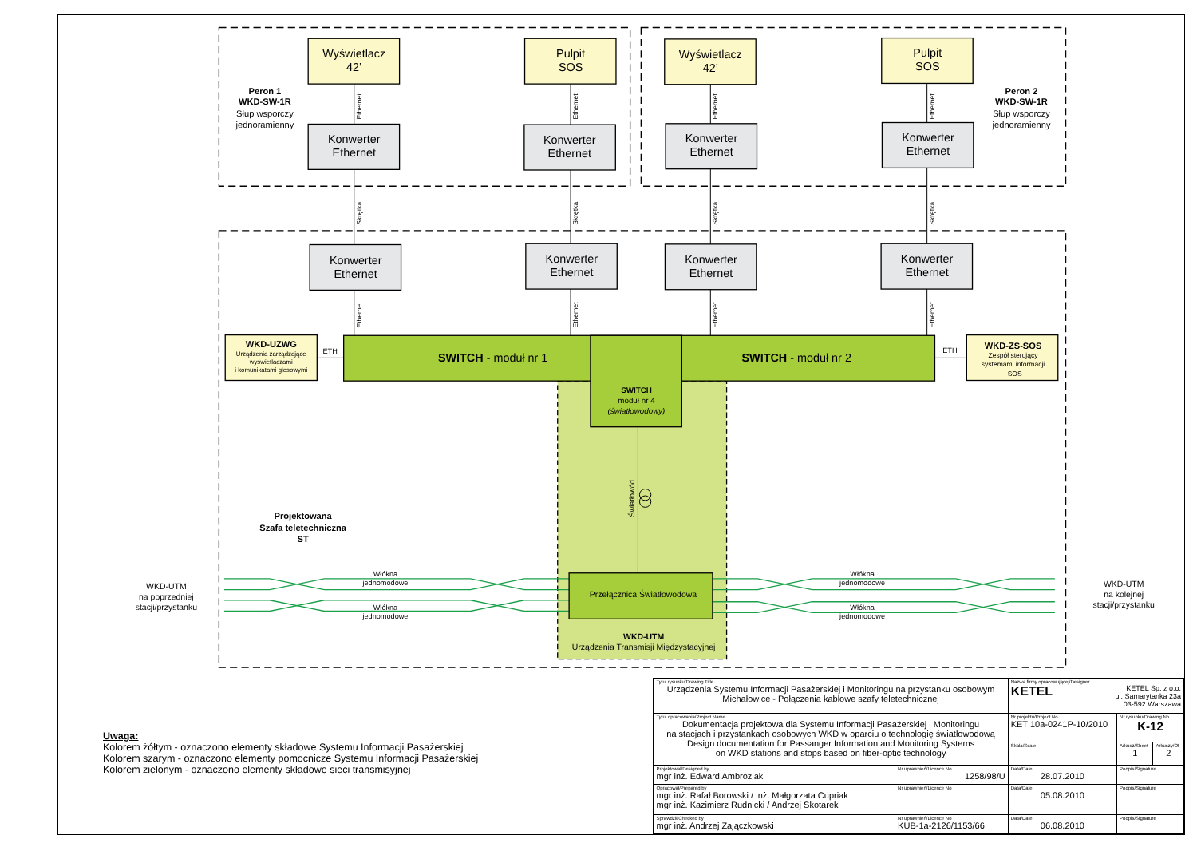Wyświetlacz
42’
Peron 1
WKD-SW-1R
Słup wsporczy
jednoramienny
Pulpit
SOS
Wyświetlacz
42’
Pulpit
SOS
Peron 2
WKD-SW-1R
Słup wsporczy
jednoramienny
Konwerter
Ethernet
Konwerter
Ethernet
Konwerter
Ethernet
Konwerter
Ethernet
Konwerter
Ethernet
Konwerter
Ethernet
Konwerter
Ethernet
Konwerter
Ethernet
Ethernet
Ethernet
Ethernet
Ethernet
Skrętka
Skrętka
Skrętka
Skrętka
Ethernet
Ethernet
Ethernet
Ethernet
WKD-UZWG
Urządzenia zarządzające
wyświetlaczami
i komunikatami głosowymi
ETH
SWITCH - moduł nr 1
SWITCH - moduł nr 2
ETH
WKD-ZS-SOS
Zespół sterujący
systemami informacji
i SOS
SWITCH
moduł nr 4
(światłowodowy)
Światłowód
Projektowana
Szafa teletechniczna
ST
WKD-UTM
na poprzedniej
stacji/przystanku
Włókna
jednomodowe
Włókna
jednomodowe
Przełącznica Światłowodowa
Włókna
jednomodowe
Włókna
jednomodowe
WKD-UTM
na kolejnej
stacji/przystanku
WKD-UTM
Urządzenia Transmisji Międzystacyjnej
Uwaga:
Kolorem żółtym - oznaczono elementy składowe Systemu Informacji Pasażerskiej
Kolorem szarym - oznaczono elementy pomocnicze Systemu Informacji Pasażerskiej
Kolorem zielonym - oznaczono elementy składowe sieci transmisyjnej
| Tytuł rysunku/Drawing Title Urządzenia Systemu Informacji Pasażerskiej i Monitoringu na przystanku osobowym Michałowice - Połączenia kablowe szafy teletechnicznej | | | Nazwa firmy opracowującej/Designer KETEL KETEL Sp. z o.o. ul. Samarytanka 23a 03-592 Warszawa | | |
| Tytuł opracowania/Project Name Dokumentacja projektowa dla Systemu Informacji Pasażerskiej i Monitoringu na stacjach i przystankach osobowych WKD w oparciu o technologię światłowodową Design documentation for Passanger Information and Monitoring Systems on WKD stations and stops based on fiber-optic technology | | | Nr projektu/Project No KET 10a-0241P-10/2010 | Nr rysunku/Drawing No K-12 | |
| | | | Skala/Scale | Arkusz/Sheet 1 | Arkuszy/Of 2 |
| Projektował/Designed by mgr inż. Edward Ambroziak | Nr uprawnień/Licence No 1258/98/U | Data/Date 28.07.2010 | | Podpis/Signature | |
| Opracował/Prepared by mgr inż. Rafał Borowski / inż. Małgorzata Cupriak mgr inż. Kazimierz Rudnicki / Andrzej Skotarek | Nr uprawnień/Licence No | Data/Date 05.08.2010 | | Podpis/Signature | |
| Sprawdził/Checked by mgr inż. Andrzej Zającz­kowski | Nr uprawnień/Licence No KUB-1a-2126/1153/66 | Data/Date 06.08.2010 | | Podpis/Signature | |